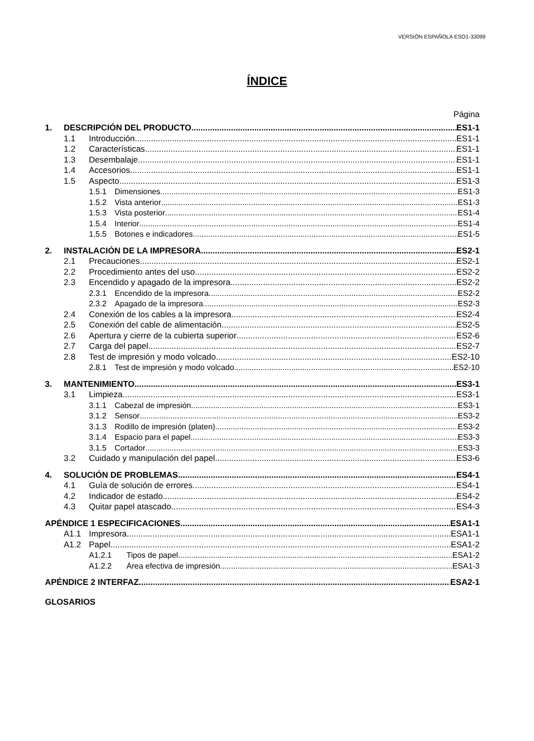VERSIÓN ESPAÑOLA ESO1-33099
ÍNDICE
Página
1. DESCRIPCIÓN DEL PRODUCTO ES1-1
1.1 Introducción ES1-1
1.2 Características ES1-1
1.3 Desembalaje ES1-1
1.4 Accesorios ES1-1
1.5 Aspecto ES1-3
1.5.1 Dimensiones ES1-3
1.5.2 Vista anterior ES1-3
1.5.3 Vista posterior ES1-4
1.5.4 Interior ES1-4
1.5.5 Botones e indicadores ES1-5
2. INSTALACIÓN DE LA IMPRESORA ES2-1
2.1 Precauciones ES2-1
2.2 Procedimiento antes del uso ES2-2
2.3 Encendido y apagado de la impresora ES2-2
2.3.1 Encendido de la impresora ES2-2
2.3.2 Apagado de la impresora ES2-3
2.4 Conexión de los cables a la impresora ES2-4
2.5 Conexión del cable de alimentación ES2-5
2.6 Apertura y cierre de la cubierta superior ES2-6
2.7 Carga del papel ES2-7
2.8 Test de impresión y modo volcado ES2-10
2.8.1 Test de impresión y modo volcado ES2-10
3. MANTENIMIENTO ES3-1
3.1 Limpieza ES3-1
3.1.1 Cabezal de impresión ES3-1
3.1.2 Sensor ES3-2
3.1.3 Rodillo de impresión (platen) ES3-2
3.1.4 Espacio para el papel ES3-3
3.1.5 Cortador ES3-3
3.2 Cuidado y manipulación del papel ES3-6
4. SOLUCIÓN DE PROBLEMAS ES4-1
4.1 Guía de solución de errores ES4-1
4.2 Indicador de estado ES4-2
4.3 Quitar papel atascado ES4-3
APÉNDICE 1 ESPECIFICACIONES ESA1-1
A1.1 Impresora ESA1-1
A1.2 Papel ESA1-2
A1.2.1 Tipos de papel ESA1-2
A1.2.2 Área efectiva de impresión ESA1-3
APÉNDICE 2 INTERFAZ ESA2-1
GLOSARIOS